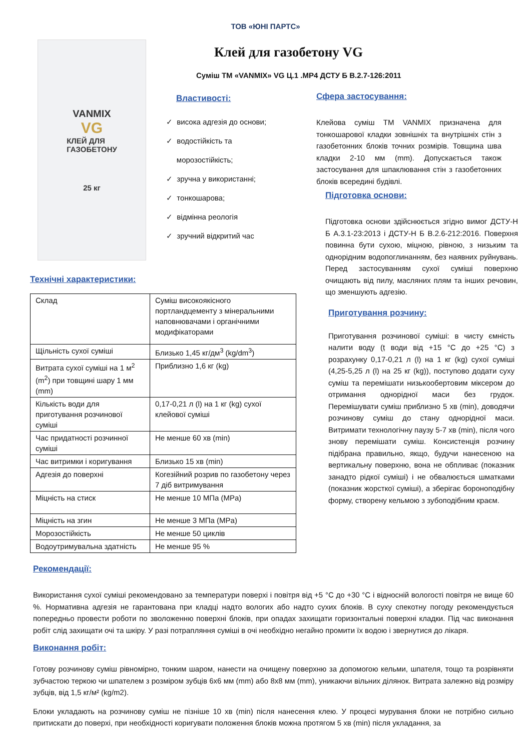ТОВ «ЮНІ ПАРТС»
VANMIX
VG
КЛЕЙ ДЛЯ
ГАЗОБЕТОНУ
25 кг
Клей для газобетону VG
Суміш ТМ «VANMIX» VG Ц.1 .МР4 ДСТУ Б В.2.7-126:2011
Властивості:
✓ висока адгезія до основи;
✓ водостійкість та
морозостійкість;
✓ зручна у використанні;
✓ тонкошарова;
✓ відмінна реологія
✓ зручний відкритий час
Сфера застосування:
Клейова суміш ТМ VANMIX призначена для тонкошарової кладки зовнішніх та внутрішніх стін з газобетонних блоків точних розмірів. Товщина шва кладки 2-10 мм (mm). Допускається також застосування для шпаклювання стін з газобетонних блоків всередині будівлі.
Технічні характеристики:
| Склад | Суміш високоякісного портландцементу з мінеральними наповнювачами і органічними модифікаторами |
| Щільність сухої суміші | Близько 1,45 кг/дм<sup>3</sup> (kg/dm<sup>3</sup>) |
| Витрата сухої суміші на 1 м<sup>2</sup> (m<sup>2</sup>) при товщині шару 1 мм (mm) | Приблизно 1,6 кг (kg) |
| Кількість води для приготування розчинової суміші | 0,17-0,21 л (l) на 1 кг (kg) сухої клейової суміші |
| Час придатності розчинної суміші | Не менше 60 хв (min) |
| Час витримки і коригування | Близько 15 хв (min) |
| Адгезія до поверхні | Когезійний розрив по газобетону через 7 діб витримування |
| Міцність на стиск | Не менше 10 МПа (MPa) |
| Міцність на згин | Не менше 3 МПа (MPa) |
| Морозостійкість | Не менше 50 циклів |
| Водоутримувальна здатність | Не менше 95 % |
Підготовка основи:
Підготовка основи здійснюється згідно вимог ДСТУ-Н Б А.3.1-23:2013 і ДСТУ-Н Б В.2.6-212:2016. Поверхня повинна бути сухою, міцною, рівною, з низьким та однорідним водопоглинанням, без наявних руйнувань. Перед застосуванням сухої суміші поверхню очищають від пилу, масляних плям та інших речовин, що зменшують адгезію.
Приготування розчину:
Приготування розчинової суміші: в чисту ємність налити воду (ṭ води від +15 °C до +25 °C) з розрахунку 0,17-0,21 л (l) на 1 кг (kg) сухої суміші (4,25-5,25 л (l) на 25 кг (kg)), поступово додати суху суміш та перемішати низькообертовим міксером до отримання однорідної маси без грудок. Перемішувати суміш приблизно 5 хв (min), доводячи розчинову суміш до стану однорідної маси. Витримати технологічну паузу 5-7 хв (min), після чого знову перемішати суміш. Консистенція розчину підібрана правильно, якщо, будучи нанесеною на вертикальну поверхню, вона не обпливає (показник занадто рідкої суміші) і не обвалюється шматками (показник жорсткої суміші), а зберігає бороноподібну форму, створену кельмою з зубоподібним краєм.
Рекомендації:
Використання сухої суміші рекомендовано за температури поверхі і повітря від +5 °C до +30 °C і відносній вологості повітря не вище 60 %. Нормативна адгезія не гарантована при кладці надто вологих або надто сухих блоків. В суху спекотну погоду рекомендується попередньо провести роботи по зволоженню поверхні блоків, при опадах захищати горизонтальні поверхні кладки. Під час виконання робіт слід захищати очі та шкіру. У разі потрапляння суміші в очі необхідно негайно промити їх водою і звернутися до лікаря.
Виконання робіт:
Готову розчинову суміш рівномірно, тонким шаром, нанести на очищену поверхню за допомогою кельми, шпателя, тощо та розрівняти зубчастою теркою чи шпателем з розміром зубців 6х6 мм (mm) або 8х8 мм (mm), уникаючи вільних ділянок. Витрата залежно від розміру зубців, від 1,5 кг/м² (kg/m2).
Блоки укладають на розчинову суміш не пізніше 10 хв (min) після нанесення клею. У процесі мурування блоки не потрібно сильно притискати до поверхі, при необхідності коригувати положення блоків можна протягом 5 хв (min) після укладання, за